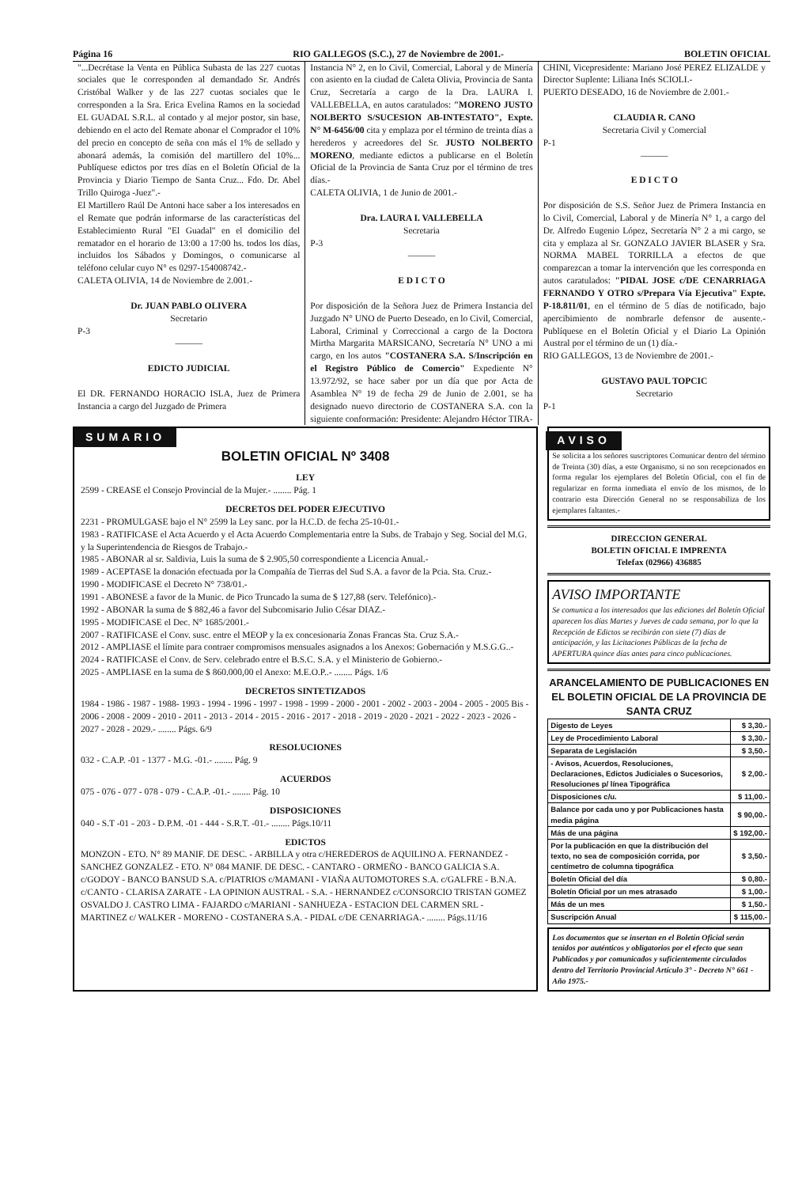Página 16 RIO GALLEGOS (S.C.), 27 de Noviembre de 2001.- BOLETIN OFICIAL
"...Decrétase la Venta en Pública Subasta de las 227 cuotas sociales que le corresponden al demandado Sr. Andrés Cristóbal Walker y de las 227 cuotas sociales que le corresponden a la Sra. Erica Evelina Ramos en la sociedad EL GUADAL S.R.L. al contado y al mejor postor, sin base, debiendo en el acto del Remate abonar el Comprador el 10% del precio en concepto de seña con más el 1% de sellado y abonará además, la comisión del martillero del 10%... Publíquese edictos por tres días en el Boletín Oficial de la Provincia y Diario Tiempo de Santa Cruz... Fdo. Dr. Abel Trillo Quiroga -Juez".-
El Martillero Raúl De Antoni hace saber a los interesados en el Remate que podrán informarse de las características del Establecimiento Rural "El Guadal" en el domicilio del rematador en el horario de 13:00 a 17:00 hs. todos los días, incluidos los Sábados y Domingos, o comunicarse al teléfono celular cuyo N° es 0297-154008742.-
CALETA OLIVIA, 14 de Noviembre de 2.001.-
Dr. JUAN PABLO OLIVERA
Secretario
P-3
———
EDICTO JUDICIAL
El DR. FERNANDO HORACIO ISLA, Juez de Primera Instancia a cargo del Juzgado de Primera
Instancia N° 2, en lo Civil, Comercial, Laboral y de Minería con asiento en la ciudad de Caleta Olivia, Provincia de Santa Cruz, Secretaría a cargo de la Dra. LAURA I. VALLEBELLA, en autos caratulados: "MORENO JUSTO NOLBERTO S/SUCESION AB-INTESTATO", Expte. N° M-6456/00 cita y emplaza por el término de treinta días a herederos y acreedores del Sr. JUSTO NOLBERTO MORENO, mediante edictos a publicarse en el Boletín Oficial de la Provincia de Santa Cruz por el término de tres días.-
CALETA OLIVIA, 1 de Junio de 2001.-
Dra. LAURA I. VALLEBELLA
Secretaria
P-3
———
E D I C T O
Por disposición de la Señora Juez de Primera Instancia del Juzgado N° UNO de Puerto Deseado, en lo Civil, Comercial, Laboral, Criminal y Correccional a cargo de la Doctora Mirtha Margarita MARSICANO, Secretaría N° UNO a mi cargo, en los autos "COSTANERA S.A. S/Inscripción en el Registro Público de Comercio" Expediente N° 13.972/92, se hace saber por un día que por Acta de Asamblea N° 19 de fecha 29 de Junio de 2.001, se ha designado nuevo directorio de COSTANERA S.A. con la siguiente conformación: Presidente: Alejandro Héctor TIRA-
CHINI, Vicepresidente: Mariano José PEREZ ELIZALDE y Director Suplente: Liliana Inés SCIOLI.-
PUERTO DESEADO, 16 de Noviembre de 2.001.-
CLAUDIA R. CANO
Secretaria Civil y Comercial
P-1
———
E D I C T O
Por disposición de S.S. Señor Juez de Primera Instancia en lo Civil, Comercial, Laboral y de Minería N° 1, a cargo del Dr. Alfredo Eugenio López, Secretaría N° 2 a mi cargo, se cita y emplaza al Sr. GONZALO JAVIER BLASER y Sra. NORMA MABEL TORRILLA a efectos de que comparezcan a tomar la intervención que les corresponda en autos caratulados: "PIDAL JOSE c/DE CENARRIAGA FERNANDO Y OTRO s/Prepara Vía Ejecutiva" Expte. P-18.811/01, en el término de 5 días de notificado, bajo apercibimiento de nombrarle defensor de ausente.- Publíquese en el Boletín Oficial y el Diario La Opinión Austral por el término de un (1) día.-
RIO GALLEGOS, 13 de Noviembre de 2001.-
GUSTAVO PAUL TOPCIC
Secretario
P-1
SUMARIO
BOLETIN OFICIAL Nº 3408
LEY
2599 - CREASE el Consejo Provincial de la Mujer.- ........ Pág. 1
DECRETOS DEL PODER EJECUTIVO
2231 - PROMULGASE bajo el N° 2599 la Ley sanc. por la H.C.D. de fecha 25-10-01.-
1983 - RATIFICASE el Acta Acuerdo y el Acta Acuerdo Complementaria entre la Subs. de Trabajo y Seg. Social del M.G. y la Superintendencia de Riesgos de Trabajo.-
1985 - ABONAR al sr. Saldivia, Luis la suma de $ 2.905,50 correspondiente a Licencia Anual.-
1989 - ACEPTASE la donación efectuada por la Compañía de Tierras del Sud S.A. a favor de la Pcia. Sta. Cruz.-
1990 - MODIFICASE el Decreto N° 738/01.-
1991 - ABONESE a favor de la Munic. de Pico Truncado la suma de $ 127,88 (serv. Telefónico).-
1992 - ABONAR la suma de $ 882,46 a favor del Subcomisario Julio César DIAZ.-
1995 - MODIFICASE el Dec. N° 1685/2001.-
2007 - RATIFICASE el Conv. susc. entre el MEOP y la ex concesionaria Zonas Francas Sta. Cruz S.A.-
2012 - AMPLIASE el límite para contraer compromisos mensuales asignados a los Anexos: Gobernación y M.S.G.G..-
2024 - RATIFICASE el Conv. de Serv. celebrado entre el B.S.C. S.A. y el Ministerio de Gobierno.-
2025 - AMPLIASE en la suma de $ 860.000,00 el Anexo: M.E.O.P..- ........ Págs. 1/6
DECRETOS SINTETIZADOS
1984 - 1986 - 1987 - 1988- 1993 - 1994 - 1996 - 1997 - 1998 - 1999 - 2000 - 2001 - 2002 - 2003 - 2004 - 2005 - 2005 Bis - 2006 - 2008 - 2009 - 2010 - 2011 - 2013 - 2014 - 2015 - 2016 - 2017 - 2018 - 2019 - 2020 - 2021 - 2022 - 2023 - 2026 - 2027 - 2028 - 2029.- ........ Págs. 6/9
RESOLUCIONES
032 - C.A.P. -01 - 1377 - M.G. -01.- ........ Pág. 9
ACUERDOS
075 - 076 - 077 - 078 - 079 - C.A.P. -01.- ........ Pág. 10
DISPOSICIONES
040 - S.T -01 - 203 - D.P.M. -01 - 444 - S.R.T. -01.- ........ Págs.10/11
EDICTOS
MONZON - ETO. N° 89 MANIF. DE DESC. - ARBILLA y otra c/HEREDEROS de AQUILINO A. FERNANDEZ - SANCHEZ GONZALEZ - ETO. N° 084 MANIF. DE DESC. - CANTARO - ORMEÑO - BANCO GALICIA S.A. c/GODOY - BANCO BANSUD S.A. c/PIATRIOS c/MAMANI - VIAÑA AUTOMOTORES S.A. c/GALFRE - B.N.A. c/CANTO - CLARISA ZARATE - LA OPINION AUSTRAL - S.A. - HERNANDEZ c/CONSORCIO TRISTAN GOMEZ OSVALDO J. CASTRO LIMA - FAJARDO c/MARIANI - SANHUEZA - ESTACION DEL CARMEN SRL - MARTINEZ c/ WALKER - MORENO - COSTANERA S.A. - PIDAL c/DE CENARRIAGA.- ........ Págs.11/16
AVISO
Se solicita a los señores suscriptores Comunicar dentro del término de Treinta (30) días, a este Organismo, si no son recepcionados en forma regular los ejemplares del Boletín Oficial, con el fin de regularizar en forma inmediata el envío de los mismos, de lo contrario esta Dirección General no se responsabiliza de los ejemplares faltantes.-
DIRECCION GENERAL
BOLETIN OFICIAL E IMPRENTA
Telefax (02966) 436885
AVISO IMPORTANTE
Se comunica a los interesados que las ediciones del Boletín Oficial aparecen los días Martes y Jueves de cada semana, por lo que la Recepción de Edictos se recibirán con siete (7) días de anticipación, y las Licitaciones Públicas de la fecha de APERTURA quince días antes para cinco publicaciones.
ARANCELAMIENTO DE PUBLICACIONES EN EL BOLETIN OFICIAL DE LA PROVINCIA DE SANTA CRUZ
| Digesto de Leyes | $ 3,30.- |
| Ley de Procedimiento Laboral | $ 3,30.- |
| Separata de Legislación | $ 3,50.- |
| - Avisos, Acuerdos, Resoluciones, Declaraciones, Edictos Judiciales o Sucesorios, Resoluciones p/ línea Tipográfica | $ 2,00.- |
| Disposiciones c/u. | $ 11,00.- |
| Balance por cada uno y por Publicaciones hasta media página | $ 90,00.- |
| Más de una página | $ 192,00.- |
| Por la publicación en que la distribución del texto, no sea de composición corrida, por centímetro de columna tipográfica | $ 3,50.- |
| Boletín Oficial del día | $ 0,80.- |
| Boletín Oficial por un mes atrasado | $ 1,00.- |
| Más de un mes | $ 1,50.- |
| Suscripción Anual | $ 115,00.- |
Los documentos que se insertan en el Boletín Oficial serán tenidos por auténticos y obligatorios por el efecto que sean Publicados y por comunicados y suficientemente circulados dentro del Territorio Provincial Artículo 3° - Decreto N° 661 - Año 1975.-